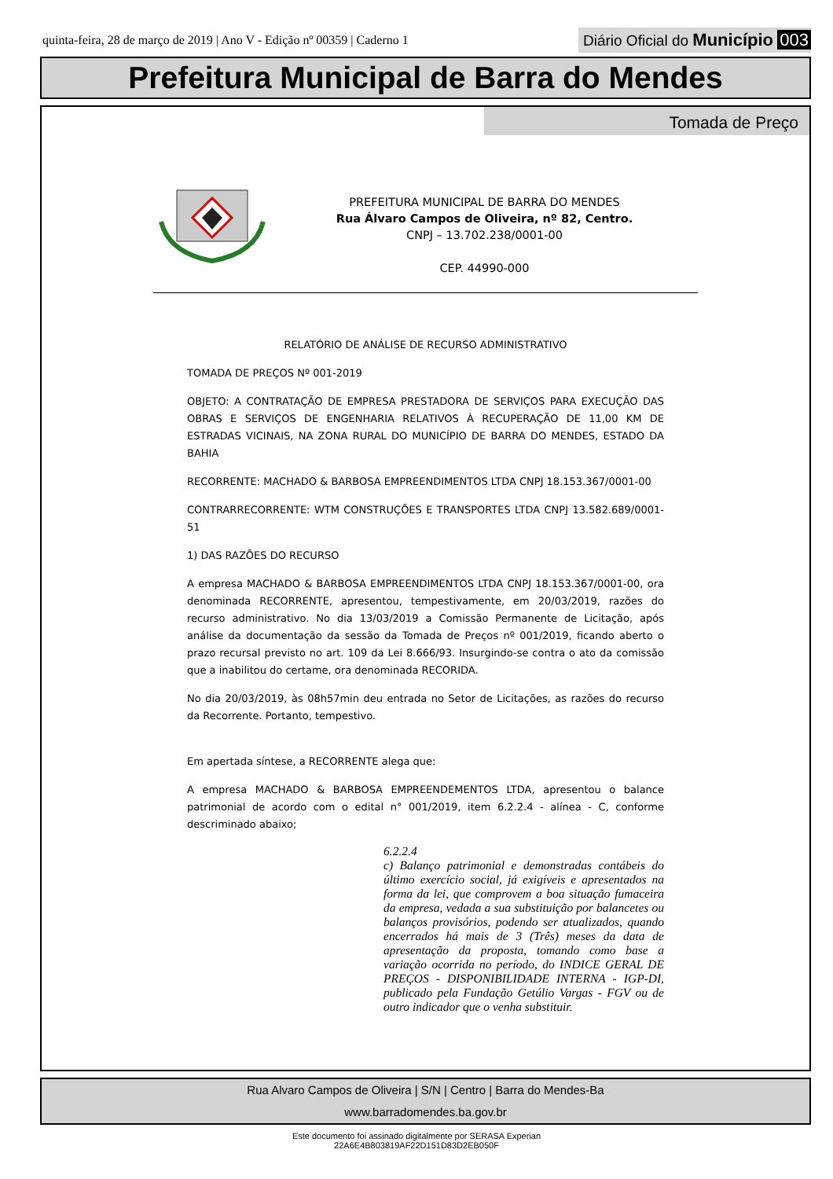quinta-feira, 28 de março de 2019 | Ano V - Edição nº 00359 | Caderno 1
Diário Oficial do Município 003
Prefeitura Municipal de Barra do Mendes
Tomada de Preço
PREFEITURA MUNICIPAL DE BARRA DO MENDES
Rua Álvaro Campos de Oliveira, nº 82, Centro.
CNPJ – 13.702.238/0001-00
CEP. 44990-000
RELATÓRIO DE ANÁLISE DE RECURSO ADMINISTRATIVO
TOMADA DE PREÇOS Nº 001-2019
OBJETO: A CONTRATAÇÃO DE EMPRESA PRESTADORA DE SERVIÇOS PARA EXECUÇÃO DAS OBRAS E SERVIÇOS DE ENGENHARIA RELATIVOS À RECUPERAÇÃO DE 11,00 KM DE ESTRADAS VICINAIS, NA ZONA RURAL DO MUNICÍPIO DE BARRA DO MENDES, ESTADO DA BAHIA
RECORRENTE: MACHADO & BARBOSA EMPREENDIMENTOS LTDA CNPJ 18.153.367/0001-00
CONTRARRECORRENTE: WTM CONSTRUÇÕES E TRANSPORTES LTDA CNPJ 13.582.689/0001-51
1) DAS RAZÕES DO RECURSO
A empresa MACHADO & BARBOSA EMPREENDIMENTOS LTDA CNPJ 18.153.367/0001-00, ora denominada RECORRENTE, apresentou, tempestivamente, em 20/03/2019, razões do recurso administrativo. No dia 13/03/2019 a Comissão Permanente de Licitação, após análise da documentação da sessão da Tomada de Preços nº 001/2019, ficando aberto o prazo recursal previsto no art. 109 da Lei 8.666/93. Insurgindo-se contra o ato da comissão que a inabilitou do certame, ora denominada RECORIDA.
No dia 20/03/2019, às 08h57min deu entrada no Setor de Licitações, as razões do recurso da Recorrente. Portanto, tempestivo.
Em apertada síntese, a RECORRENTE alega que:
A empresa MACHADO & BARBOSA EMPREENDEMENTOS LTDA, apresentou o balance patrimonial de acordo com o edital n° 001/2019, item 6.2.2.4 - alínea - C, conforme descriminado abaixo;
6.2.2.4
c) Balanço patrimonial e demonstradas contábeis do último exercício social, já exigíveis e apresentados na forma da lei, que comprovem a boa situação fumaceira da empresa, vedada a sua substituição por balancetes ou balanços provisórios, podendo ser atualizados, quando encerrados há mais de 3 (Três) meses da data de apresentação da proposta, tomando como base a variação ocorrida no período, do INDICE GERAL DE PREÇOS - DISPONIBILIDADE INTERNA - IGP-DI, publicado pela Fundação Getúlio Vargas - FGV ou de outro indicador que o venha substituir.
Rua Alvaro Campos de Oliveira | S/N | Centro | Barra do Mendes-Ba
www.barradomendes.ba.gov.br
Este documento foi assinado digitalmente por SERASA Experian
22A6E4B803819AF22D151D83D2EB050F